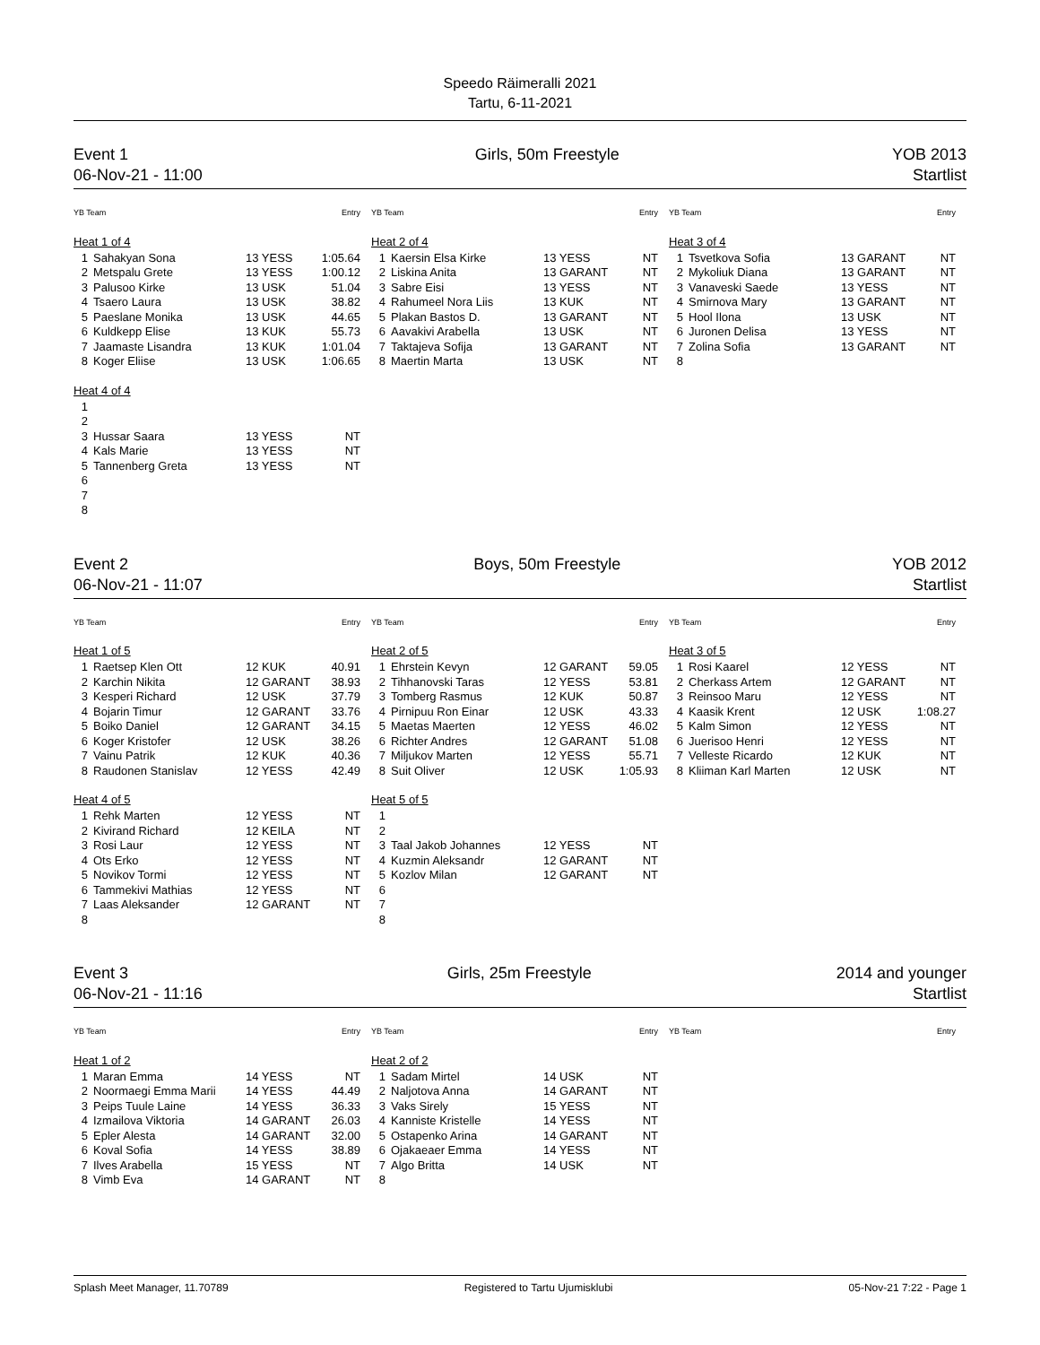Speedo Räimeralli 2021
Tartu, 6-11-2021
Event 1
06-Nov-21 - 11:00
Girls, 50m Freestyle YOB 2013
Startlist
| | | YB Team | Entry |
| --- | --- | --- | --- |
Heat 1 of 4
| 1 | Sahakyan Sona | 13 YESS | 1:05.64 |
| 2 | Metspalu Grete | 13 YESS | 1:00.12 |
| 3 | Palusoo Kirke | 13 USK | 51.04 |
| 4 | Tsaero Laura | 13 USK | 38.82 |
| 5 | Paeslane Monika | 13 USK | 44.65 |
| 6 | Kuldkepp Elise | 13 KUK | 55.73 |
| 7 | Jaamaste Lisandra | 13 KUK | 1:01.04 |
| 8 | Koger Eliise | 13 USK | 1:06.65 |
Heat 4 of 4
| 1 | | | |
| 2 | | | |
| 3 | Hussar Saara | 13 YESS | NT |
| 4 | Kals Marie | 13 YESS | NT |
| 5 | Tannenberg Greta | 13 YESS | NT |
| 6 | | | |
| 7 | | | |
| 8 | | | |
| | | YB Team | Entry |
| --- | --- | --- | --- |
Heat 2 of 4
| 1 | Kaersin Elsa Kirke | 13 YESS | NT |
| 2 | Liskina Anita | 13 GARANT | NT |
| 3 | Sabre Eisi | 13 YESS | NT |
| 4 | Rahumeel Nora Liis | 13 KUK | NT |
| 5 | Plakan Bastos D. | 13 GARANT | NT |
| 6 | Aavakivi Arabella | 13 USK | NT |
| 7 | Taktajeva Sofija | 13 GARANT | NT |
| 8 | Maertin Marta | 13 USK | NT |
| | | YB Team | Entry |
| --- | --- | --- | --- |
Heat 3 of 4
| 1 | Tsvetkova Sofia | 13 GARANT | NT |
| 2 | Mykoliuk Diana | 13 GARANT | NT |
| 3 | Vanaveski Saede | 13 YESS | NT |
| 4 | Smirnova Mary | 13 GARANT | NT |
| 5 | Hool Ilona | 13 USK | NT |
| 6 | Juronen Delisa | 13 YESS | NT |
| 7 | Zolina Sofia | 13 GARANT | NT |
| 8 | | | |
Event 2
06-Nov-21 - 11:07
Boys, 50m Freestyle YOB 2012
Startlist
| | | YB Team | Entry |
| --- | --- | --- | --- |
Heat 1 of 5
| 1 | Raetsep Klen Ott | 12 KUK | 40.91 |
| 2 | Karchin Nikita | 12 GARANT | 38.93 |
| 3 | Kesperi Richard | 12 USK | 37.79 |
| 4 | Bojarin Timur | 12 GARANT | 33.76 |
| 5 | Boiko Daniel | 12 GARANT | 34.15 |
| 6 | Koger Kristofer | 12 USK | 38.26 |
| 7 | Vainu Patrik | 12 KUK | 40.36 |
| 8 | Raudonen Stanislav | 12 YESS | 42.49 |
Heat 4 of 5
| 1 | Rehk Marten | 12 YESS | NT |
| 2 | Kivirand Richard | 12 KEILA | NT |
| 3 | Rosi Laur | 12 YESS | NT |
| 4 | Ots Erko | 12 YESS | NT |
| 5 | Novikov Tormi | 12 YESS | NT |
| 6 | Tammekivi Mathias | 12 YESS | NT |
| 7 | Laas Aleksander | 12 GARANT | NT |
| 8 | | | |
| | | YB Team | Entry |
| --- | --- | --- | --- |
Heat 2 of 5
| 1 | Ehrstein Kevyn | 12 GARANT | 59.05 |
| 2 | Tihhanovski Taras | 12 YESS | 53.81 |
| 3 | Tomberg Rasmus | 12 KUK | 50.87 |
| 4 | Pirnipuu Ron Einar | 12 USK | 43.33 |
| 5 | Maetas Maerten | 12 YESS | 46.02 |
| 6 | Richter Andres | 12 GARANT | 51.08 |
| 7 | Miljukov Marten | 12 YESS | 55.71 |
| 8 | Suit Oliver | 12 USK | 1:05.93 |
Heat 5 of 5
| 1 | | | |
| 2 | | | |
| 3 | Taal Jakob Johannes | 12 YESS | NT |
| 4 | Kuzmin Aleksandr | 12 GARANT | NT |
| 5 | Kozlov Milan | 12 GARANT | NT |
| 6 | | | |
| 7 | | | |
| 8 | | | |
| | | YB Team | Entry |
| --- | --- | --- | --- |
Heat 3 of 5
| 1 | Rosi Kaarel | 12 YESS | NT |
| 2 | Cherkass Artem | 12 GARANT | NT |
| 3 | Reinsoo Maru | 12 YESS | NT |
| 4 | Kaasik Krent | 12 USK | 1:08.27 |
| 5 | Kalm Simon | 12 YESS | NT |
| 6 | Juerisoo Henri | 12 YESS | NT |
| 7 | Velleste Ricardo | 12 KUK | NT |
| 8 | Kliiman Karl Marten | 12 USK | NT |
Event 3
06-Nov-21 - 11:16
Girls, 25m Freestyle 2014 and younger
Startlist
| | | YB Team | Entry |
| --- | --- | --- | --- |
Heat 1 of 2
| 1 | Maran Emma | 14 YESS | NT |
| 2 | Noormaegi Emma Marii | 14 YESS | 44.49 |
| 3 | Peips Tuule Laine | 14 YESS | 36.33 |
| 4 | Izmailova Viktoria | 14 GARANT | 26.03 |
| 5 | Epler Alesta | 14 GARANT | 32.00 |
| 6 | Koval Sofia | 14 YESS | 38.89 |
| 7 | Ilves Arabella | 15 YESS | NT |
| 8 | Vimb Eva | 14 GARANT | NT |
| | | YB Team | Entry |
| --- | --- | --- | --- |
Heat 2 of 2
| 1 | Sadam Mirtel | 14 USK | NT |
| 2 | Naljotova Anna | 14 GARANT | NT |
| 3 | Vaks Sirely | 15 YESS | NT |
| 4 | Kanniste Kristelle | 14 YESS | NT |
| 5 | Ostapenko Arina | 14 GARANT | NT |
| 6 | Ojakaeaer Emma | 14 YESS | NT |
| 7 | Algo Britta | 14 USK | NT |
| 8 | | | |
| | | YB Team | Entry |
| --- | --- | --- | --- |
Splash Meet Manager, 11.70789 Registered to Tartu Ujumisklubi 05-Nov-21 7:22 - Page 1